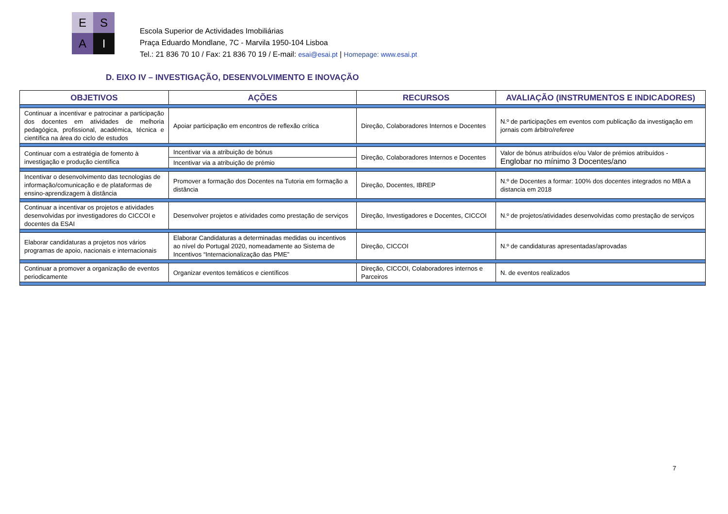E
S
A
I
Escola Superior de Actividades Imobiliárias
Praça Eduardo Mondlane, 7C - Marvila 1950-104 Lisboa
Tel.: 21 836 70 10 / Fax: 21 836 70 19 / E-mail: esai@esai.pt | Homepage: www.esai.pt
D. EIXO IV – INVESTIGAÇÃO, DESENVOLVIMENTO E INOVAÇÃO
| OBJETIVOS | AÇÕES | RECURSOS | AVALIAÇÃO (INSTRUMENTOS E INDICADORES) |
| --- | --- | --- | --- |
| Continuar a incentivar e patrocinar a participação dos docentes em atividades de melhoria pedagógica, profissional, académica, técnica e científica na área do ciclo de estudos | Apoiar participação em encontros de reflexão crítica | Direção, Colaboradores Internos e Docentes | N.º de participações em eventos com publicação da investigação em jornais com árbitro/ referee |
| Continuar com a estratégia de fomento à investigação e produção científica | Incentivar via a atribuição de bónus | Direção, Colaboradores Internos e Docentes | Valor de bónus atribuídos e/ou Valor de prémios atribuídos - Englobar no mínimo 3 Docentes/ano |
| | Incentivar via a atribuição de prémio | | |
| Incentivar o desenvolvimento das tecnologias de informação/comunicação e de plataformas de ensino-aprendizagem à distância | Promover a formação dos Docentes na Tutoria em formação a distância | Direção, Docentes, IBREP | N.º de Docentes a formar: 100% dos docentes integrados no MBA a distancia em 2018 |
| Continuar a incentivar os projetos e atividades desenvolvidas por investigadores do CICCOI e docentes da ESAI | Desenvolver projetos e atividades como prestação de serviços | Direção, Investigadores e Docentes, CICCOI | N.º de projetos/atividades desenvolvidas como prestação de serviços |
| Elaborar candidaturas a projetos nos vários programas de apoio, nacionais e internacionais | Elaborar Candidaturas a determinadas medidas ou incentivos ao nível do Portugal 2020, nomeadamente ao Sistema de Incentivos “Internacionalização das PME” | Direção, CICCOI | N.º de candidaturas apresentadas/aprovadas |
| Continuar a promover a organização de eventos periodicamente | Organizar eventos temáticos e científicos | Direção, CICCOI, Colaboradores internos e Parceiros | N. de eventos realizados |
7